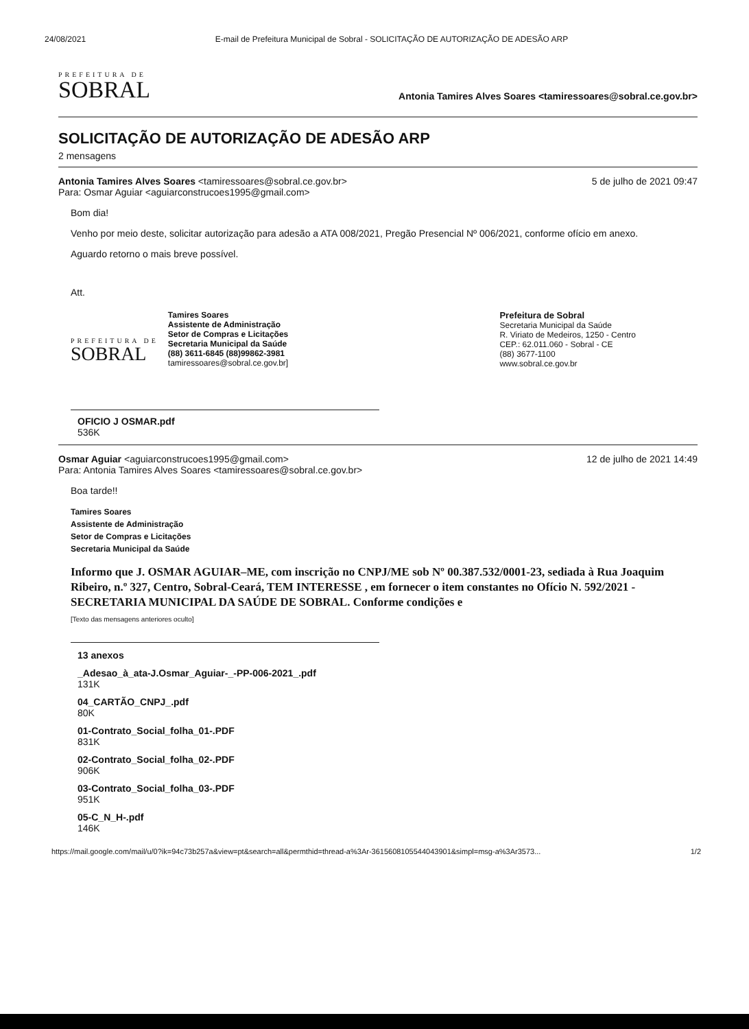24/08/2021 E-mail de Prefeitura Municipal de Sobral - SOLICITAÇÃO DE AUTORIZAÇÃO DE ADESÃO ARP
PREFEITURA DE
SOBRAL
Antonia Tamires Alves Soares <tamiressoares@sobral.ce.gov.br>
SOLICITAÇÃO DE AUTORIZAÇÃO DE ADESÃO ARP
2 mensagens
Antonia Tamires Alves Soares <tamiressoares@sobral.ce.gov.br>
Para: Osmar Aguiar <aguiarconstrucoes1995@gmail.com>
5 de julho de 2021 09:47
Bom dia!
Venho por meio deste, solicitar autorização para adesão a ATA 008/2021, Pregão Presencial Nº 006/2021, conforme ofício em anexo.
Aguardo retorno o mais breve possível.
Att.
PREFEITURA DE
SOBRAL
Tamires Soares
Assistente de Administração
Setor de Compras e Licitações
Secretaria Municipal da Saúde
(88) 3611-6845 (88)99862-3981
tamiressoares@sobral.ce.gov.br]
Prefeitura de Sobral
Secretaria Municipal da Saúde
R. Viriato de Medeiros, 1250 - Centro
CEP.: 62.011.060 - Sobral - CE
(88) 3677-1100
www.sobral.ce.gov.br
OFICIO J OSMAR.pdf
536K
Osmar Aguiar <aguiarconstrucoes1995@gmail.com>
Para: Antonia Tamires Alves Soares <tamiressoares@sobral.ce.gov.br>
12 de julho de 2021 14:49
Boa tarde!!
Tamires Soares
Assistente de Administração
Setor de Compras e Licitações
Secretaria Municipal da Saúde
Informo que J. OSMAR AGUIAR–ME, com inscrição no CNPJ/ME sob Nº 00.387.532/0001-23, sediada à Rua Joaquim Ribeiro, n.º 327, Centro, Sobral-Ceará, TEM INTERESSE , em fornecer o item constantes no Ofício N. 592/2021 - SECRETARIA MUNICIPAL DA SAÚDE DE SOBRAL. Conforme condições e
[Texto das mensagens anteriores oculto]
13 anexos
_Adesao_à_ata-J.Osmar_Aguiar-_-PP-006-2021_.pdf
131K
04_CARTÃO_CNPJ_.pdf
80K
01-Contrato_Social_folha_01-.PDF
831K
02-Contrato_Social_folha_02-.PDF
906K
03-Contrato_Social_folha_03-.PDF
951K
05-C_N_H-.pdf
146K
https://mail.google.com/mail/u/0?ik=94c73b257a&view=pt&search=all&permthid=thread-a%3Ar-3615608105544043901&simpl=msg-a%3Ar3573... 1/2